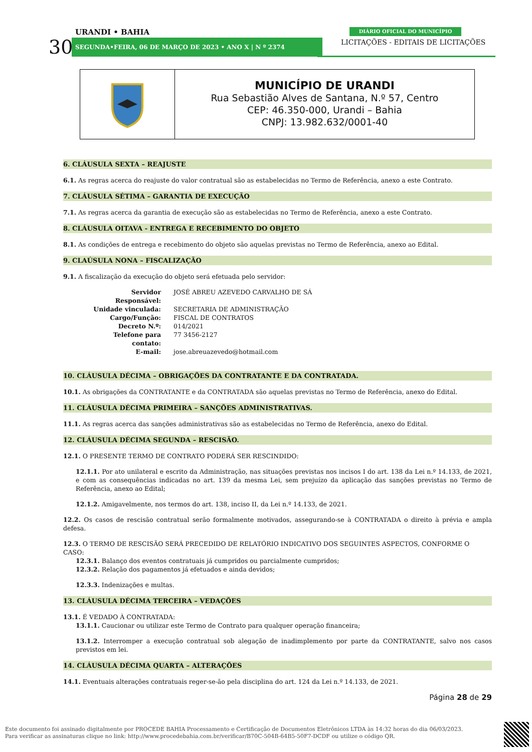URANDI • BAHIA
30 SEGUNDA•FEIRA, 06 DE MARÇO DE 2023 • ANO X | N º 2374
DIÁRIO OFICIAL DO MUNICÍPIO
LICITAÇÕES - EDITAIS DE LICITAÇÕES
MUNICÍPIO DE URANDI
Rua Sebastião Alves de Santana, N.º 57, Centro
CEP: 46.350-000, Urandi – Bahia
CNPJ: 13.982.632/0001-40
6. CLÁUSULA SEXTA – REAJUSTE
6.1. As regras acerca do reajuste do valor contratual são as estabelecidas no Termo de Referência, anexo a este Contrato.
7. CLÁUSULA SÉTIMA – GARANTIA DE EXECUÇÃO
7.1. As regras acerca da garantia de execução são as estabelecidas no Termo de Referência, anexo a este Contrato.
8. CLÁUSULA OITAVA - ENTREGA E RECEBIMENTO DO OBJETO
8.1. As condições de entrega e recebimento do objeto são aquelas previstas no Termo de Referência, anexo ao Edital.
9. CLAÚSULA NONA – FISCALIZAÇÃO
9.1. A fiscalização da execução do objeto será efetuada pelo servidor:
| Servidor Responsável: | JOSÉ ABREU AZEVEDO CARVALHO DE SÁ |
| Unidade vinculada: | SECRETARIA DE ADMINISTRAÇÃO |
| Cargo/Função: | FISCAL DE CONTRATOS |
| Decreto N.º: | 014/2021 |
| Telefone para contato: | 77 3456-2127 |
| E-mail: | jose.abreuazevedo@hotmail.com |
10. CLÁUSULA DÉCIMA – OBRIGAÇÕES DA CONTRATANTE E DA CONTRATADA.
10.1. As obrigações da CONTRATANTE e da CONTRATADA são aquelas previstas no Termo de Referência, anexo do Edital.
11. CLÁUSULA DÉCIMA PRIMEIRA – SANÇÕES ADMINISTRATIVAS.
11.1. As regras acerca das sanções administrativas são as estabelecidas no Termo de Referência, anexo do Edital.
12. CLÁUSULA DÉCIMA SEGUNDA – RESCISÃO.
12.1. O PRESENTE TERMO DE CONTRATO PODERÁ SER RESCINDIDO:
12.1.1. Por ato unilateral e escrito da Administração, nas situações previstas nos incisos I do art. 138 da Lei n.º 14.133, de 2021, e com as consequências indicadas no art. 139 da mesma Lei, sem prejuízo da aplicação das sanções previstas no Termo de Referência, anexo ao Edital;
12.1.2. Amigavelmente, nos termos do art. 138, inciso II, da Lei n.º 14.133, de 2021.
12.2. Os casos de rescisão contratual serão formalmente motivados, assegurando-se à CONTRATADA o direito à prévia e ampla defesa.
12.3. O TERMO DE RESCISÃO SERÁ PRECEDIDO DE RELATÓRIO INDICATIVO DOS SEGUINTES ASPECTOS, CONFORME O CASO:
12.3.1. Balanço dos eventos contratuais já cumpridos ou parcialmente cumpridos;
12.3.2. Relação dos pagamentos já efetuados e ainda devidos;
12.3.3. Indenizações e multas.
13. CLÁUSULA DÉCIMA TERCEIRA – VEDAÇÕES
13.1. É VEDADO À CONTRATADA:
13.1.1. Caucionar ou utilizar este Termo de Contrato para qualquer operação financeira;
13.1.2. Interromper a execução contratual sob alegação de inadimplemento por parte da CONTRATANTE, salvo nos casos previstos em lei.
14. CLÁUSULA DÉCIMA QUARTA – ALTERAÇÕES
14.1. Eventuais alterações contratuais reger-se-ão pela disciplina do art. 124 da Lei n.º 14.133, de 2021.
Página 28 de 29
Este documento foi assinado digitalmente por PROCEDE BAHIA Processamento e Certificação de Documentos Eletrônicos LTDA às 14:32 horas do dia 06/03/2023.
Para verificar as assinaturas clique no link: http://www.procedebahia.com.br/verificar/B70C-504B-64B5-50F7-DCDF ou utilize o código QR.